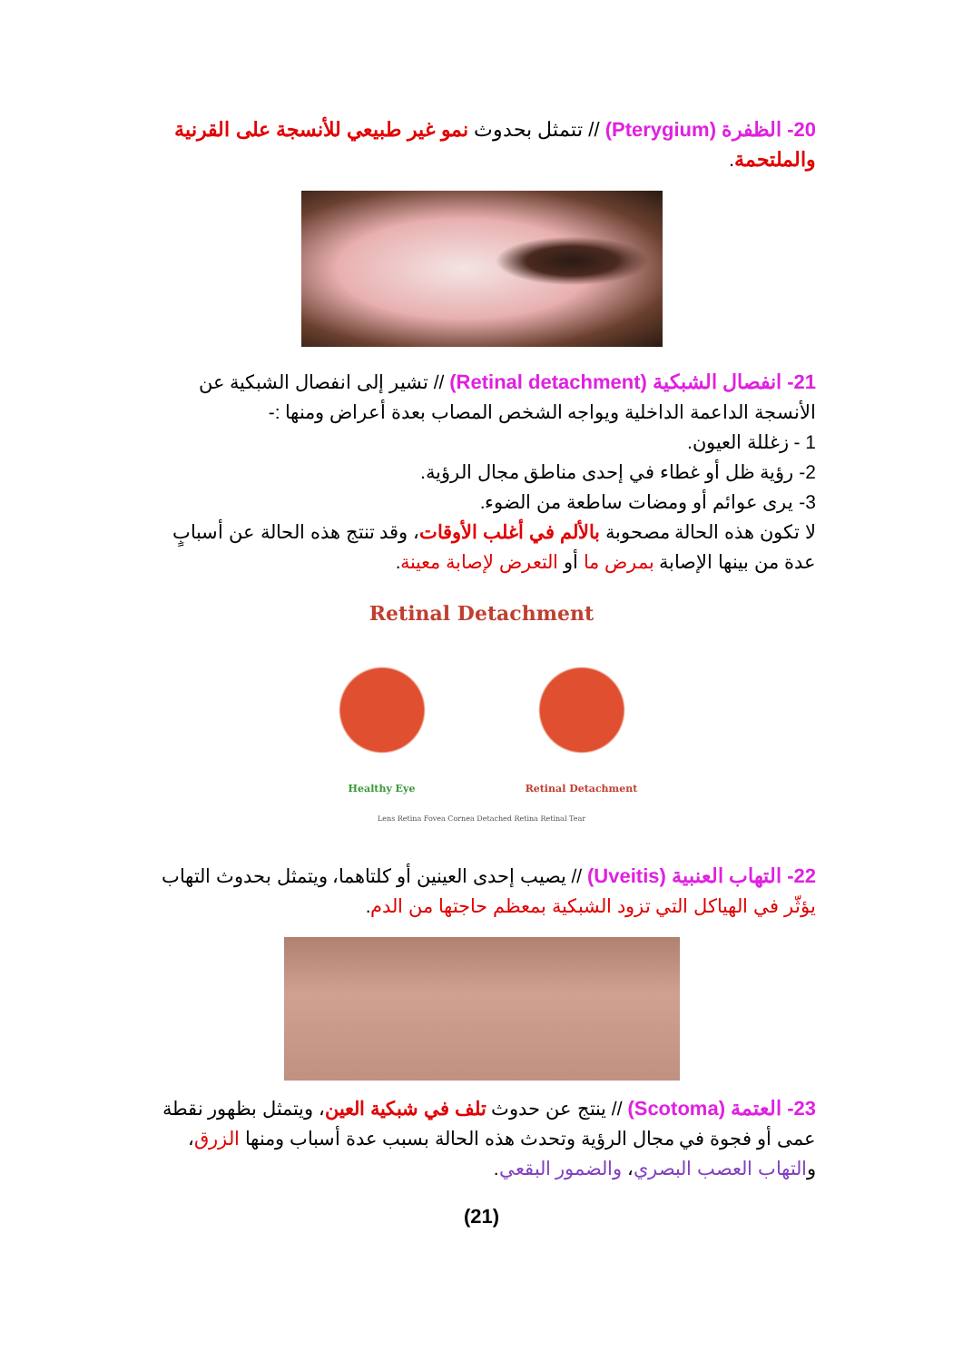20- الظفرة (Pterygium) // تتمثل بحدوث نمو غير طبيعي للأنسجة على القرنية والملتحمة.
21- انفصال الشبكية (Retinal detachment) // تشير إلى انفصال الشبكية عن الأنسجة الداعمة الداخلية ويواجه الشخص المصاب بعدة أعراض ومنها :-
1 - زغللة العيون.
2- رؤية ظل أو غطاء في إحدى مناطق مجال الرؤية.
3- يرى عوائم أو ومضات ساطعة من الضوء.
لا تكون هذه الحالة مصحوبة بالألم في أغلب الأوقات، وقد تنتج هذه الحالة عن أسبابٍ عدة من بينها الإصابة بمرض ما أو التعرض لإصابة معينة.
Retinal Detachment
Healthy Eye Retinal Detachment
Lens Retina Fovea Cornea Detached Retina Retinal Tear
22- التهاب العنبية (Uveitis) // يصيب إحدى العينين أو كلتاهما، ويتمثل بحدوث التهاب يؤثّر في الهياكل التي تزود الشبكية بمعظم حاجتها من الدم.
23- العتمة (Scotoma) // ينتج عن حدوث تلف في شبكية العين، ويتمثل بظهور نقطة عمى أو فجوة في مجال الرؤية وتحدث هذه الحالة بسبب عدة أسباب ومنها الزرق، والتهاب العصب البصري، والضمور البقعي.
(21)